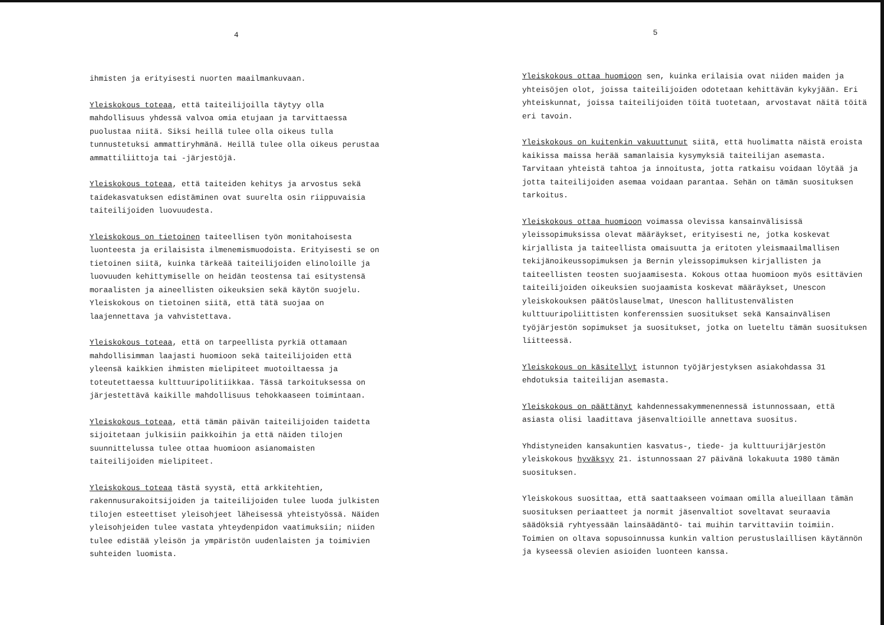4
ihmisten ja erityisesti nuorten maailmankuvaan.
Yleiskokous toteaa, että taiteilijoilla täytyy olla mahdollisuus yhdessä valvoa omia etujaan ja tarvittaessa puolustaa niitä. Siksi heillä tulee olla oikeus tulla tunnustetuksi ammattiryhmänä. Heillä tulee olla oikeus perustaa ammattiliittoja tai -järjestöjä.
Yleiskokous toteaa, että taiteiden kehitys ja arvostus sekä taidekasvatuksen edistäminen ovat suurelta osin riippuvaisia taiteilijoiden luovuudesta.
Yleiskokous on tietoinen taiteellisen työn monitahoisesta luonteesta ja erilaisista ilmenemismuodoista. Erityisesti se on tietoinen siitä, kuinka tärkeää taiteilijoiden elinoloille ja luovuuden kehittymiselle on heidän teostensa tai esitystensä moraalisten ja aineellisten oikeuksien sekä käytön suojelu. Yleiskokous on tietoinen siitä, että tätä suojaa on laajennettava ja vahvistettava.
Yleiskokous toteaa, että on tarpeellista pyrkiä ottamaan mahdollisimman laajasti huomioon sekä taiteilijoiden että yleensä kaikkien ihmisten mielipiteet muotoiltaessa ja toteutettaessa kulttuuripolitiikkaa. Tässä tarkoituksessa on järjestettävä kaikille mahdollisuus tehokkaaseen toimintaan.
Yleiskokous toteaa, että tämän päivän taiteilijoiden taidetta sijoitetaan julkisiin paikkoihin ja että näiden tilojen suunnittelussa tulee ottaa huomioon asianomaisten taiteilijoiden mielipiteet.
Yleiskokous toteaa tästä syystä, että arkkitehtien, rakennusurakoitsijoiden ja taiteilijoiden tulee luoda julkisten tilojen esteettiset yleisohjeet läheisessä yhteistyössä. Näiden yleisohjeiden tulee vastata yhteydenpidon vaatimuksiin; niiden tulee edistää yleisön ja ympäristön uudenlaisten ja toimivien suhteiden luomista.
5
Yleiskokous ottaa huomioon sen, kuinka erilaisia ovat niiden maiden ja yhteisöjen olot, joissa taiteilijoiden odotetaan kehittävän kykyjään. Eri yhteiskunnat, joissa taiteilijoiden töitä tuotetaan, arvostavat näitä töitä eri tavoin.
Yleiskokous on kuitenkin vakuuttunut siitä, että huolimatta näistä eroista kaikissa maissa herää samanlaisia kysymyksiä taiteilijan asemasta. Tarvitaan yhteistä tahtoa ja innoitusta, jotta ratkaisu voidaan löytää ja jotta taiteilijoiden asemaa voidaan parantaa. Sehän on tämän suosituksen tarkoitus.
Yleiskokous ottaa huomioon voimassa olevissa kansainvälisissä yleissopimuksissa olevat määräykset, erityisesti ne, jotka koskevat kirjallista ja taiteellista omaisuutta ja eritoten yleismaailmallisen tekijänoikeussopimuksen ja Bernin yleissopimuksen kirjallisten ja taiteellisten teosten suojaamisesta. Kokous ottaa huomioon myös esittävien taiteilijoiden oikeuksien suojaamista koskevat määräykset, Unescon yleiskokouksen päätöslauselmat, Unescon hallitustenvälisten kulttuuripoliittisten konferenssien suositukset sekä Kansainvälisen työjärjestön sopimukset ja suositukset, jotka on lueteltu tämän suosituksen liitteessä.
Yleiskokous on käsitellyt istunnon työjärjestyksen asiakohdassa 31 ehdotuksia taiteilijan asemasta.
Yleiskokous on päättänyt kahdennessakymmenennessä istunnossaan, että asiasta olisi laadittava jäsenvaltioille annettava suositus.
Yhdistyneiden kansakuntien kasvatus-, tiede- ja kulttuurijärjestön yleiskokous hyväksyy 21. istunnossaan 27 päivänä lokakuuta 1980 tämän suosituksen.
Yleiskokous suosittaa, että saattaakseen voimaan omilla alueillaan tämän suosituksen periaatteet ja normit jäsenvaltiot soveltavat seuraavia säädöksiä ryhtyessään lainsäädäntö- tai muihin tarvittaviin toimiin. Toimien on oltava sopusoinnussa kunkin valtion perustuslaillisen käytännön ja kyseessä olevien asioiden luonteen kanssa.